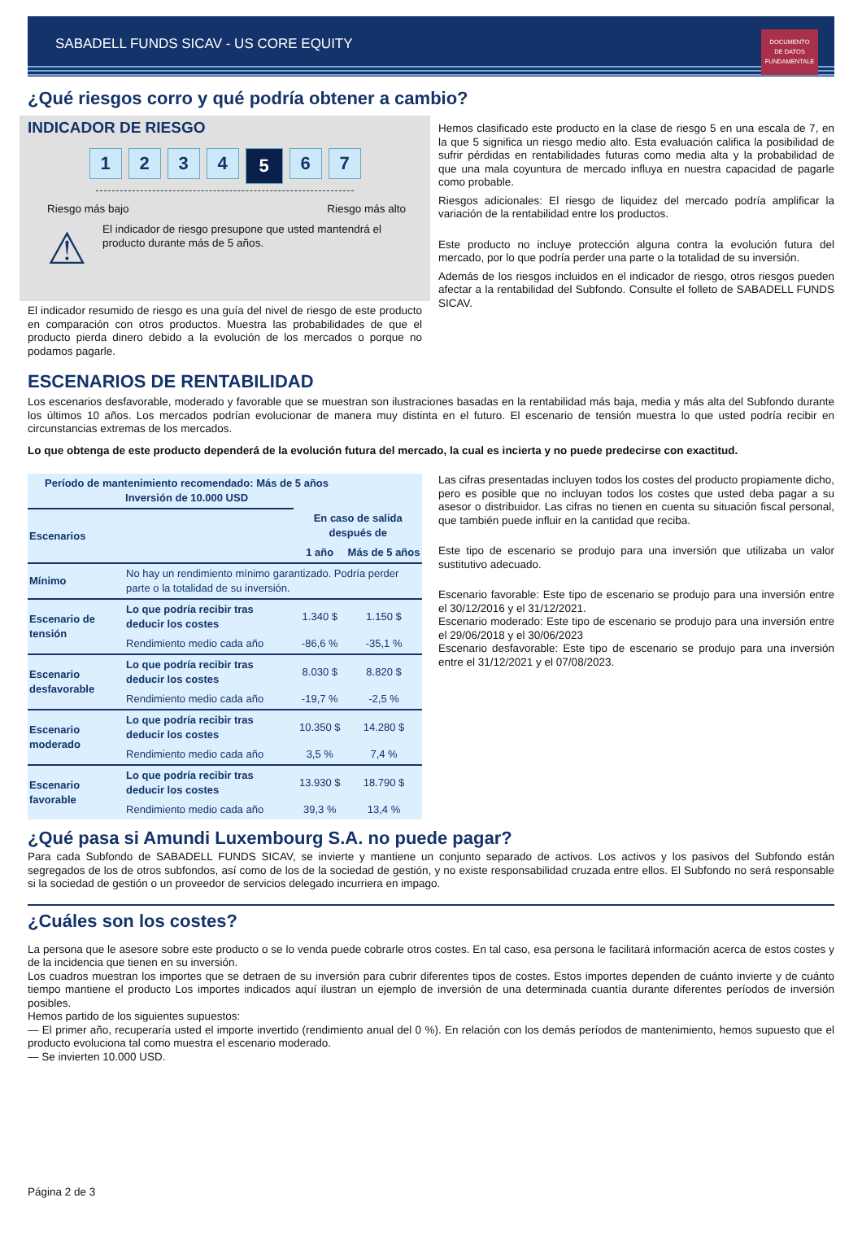SABADELL FUNDS SICAV - US CORE EQUITY
DOCUMENTO
DE DATOS
FUNDAMENTALE
¿Qué riesgos corro y qué podría obtener a cambio?
INDICADOR DE RIESGO
1234 5 6 7
Riesgo más bajo Riesgo más alto
⚠
El indicador de riesgo presupone que usted mantendrá el producto durante más de 5 años.
El indicador resumido de riesgo es una guía del nivel de riesgo de este producto en comparación con otros productos. Muestra las probabilidades de que el producto pierda dinero debido a la evolución de los mercados o porque no podamos pagarle.
Hemos clasificado este producto en la clase de riesgo 5 en una escala de 7, en la que 5 significa un riesgo medio alto. Esta evaluación califica la posibilidad de sufrir pérdidas en rentabilidades futuras como media alta y la probabilidad de que una mala coyuntura de mercado influya en nuestra capacidad de pagarle como probable.
Riesgos adicionales: El riesgo de liquidez del mercado podría amplificar la variación de la rentabilidad entre los productos.
Este producto no incluye protección alguna contra la evolución futura del mercado, por lo que podría perder una parte o la totalidad de su inversión.
Además de los riesgos incluidos en el indicador de riesgo, otros riesgos pueden afectar a la rentabilidad del Subfondo. Consulte el folleto de SABADELL FUNDS SICAV.
ESCENARIOS DE RENTABILIDAD
Los escenarios desfavorable, moderado y favorable que se muestran son ilustraciones basadas en la rentabilidad más baja, media y más alta del Subfondo durante los últimos 10 años. Los mercados podrían evolucionar de manera muy distinta en el futuro. El escenario de tensión muestra lo que usted podría recibir en circunstancias extremas de los mercados.
Lo que obtenga de este producto dependerá de la evolución futura del mercado, la cual es incierta y no puede predecirse con exactitud.
| Período de mantenimiento recomendado: Más de 5 años Inversión de 10.000 USD | | | |
| --- | --- | --- | --- |
| Escenarios | | En caso de salida después de | |
| | | 1 año | Más de 5 años |
| Mínimo | No hay un rendimiento mínimo garantizado. Podría perder parte o la totalidad de su inversión. | | |
| Escenario de tensión | Lo que podría recibir tras deducir los costes | 1.340 $ | 1.150 $ |
| | Rendimiento medio cada año | -86,6 % | -35,1 % |
| Escenario desfavorable | Lo que podría recibir tras deducir los costes | 8.030 $ | 8.820 $ |
| | Rendimiento medio cada año | -19,7 % | -2,5 % |
| Escenario moderado | Lo que podría recibir tras deducir los costes | 10.350 $ | 14.280 $ |
| | Rendimiento medio cada año | 3,5 % | 7,4 % |
| Escenario favorable | Lo que podría recibir tras deducir los costes | 13.930 $ | 18.790 $ |
| | Rendimiento medio cada año | 39,3 % | 13,4 % |
Las cifras presentadas incluyen todos los costes del producto propiamente dicho, pero es posible que no incluyan todos los costes que usted deba pagar a su asesor o distribuidor. Las cifras no tienen en cuenta su situación fiscal personal, que también puede influir en la cantidad que reciba.
Este tipo de escenario se produjo para una inversión que utilizaba un valor sustitutivo adecuado.
Escenario favorable: Este tipo de escenario se produjo para una inversión entre el 30/12/2016 y el 31/12/2021.
Escenario moderado: Este tipo de escenario se produjo para una inversión entre el 29/06/2018 y el 30/06/2023
Escenario desfavorable: Este tipo de escenario se produjo para una inversión entre el 31/12/2021 y el 07/08/2023.
¿Qué pasa si Amundi Luxembourg S.A. no puede pagar?
Para cada Subfondo de SABADELL FUNDS SICAV, se invierte y mantiene un conjunto separado de activos. Los activos y los pasivos del Subfondo están segregados de los de otros subfondos, así como de los de la sociedad de gestión, y no existe responsabilidad cruzada entre ellos. El Subfondo no será responsable si la sociedad de gestión o un proveedor de servicios delegado incurriera en impago.
¿Cuáles son los costes?
La persona que le asesore sobre este producto o se lo venda puede cobrarle otros costes. En tal caso, esa persona le facilitará información acerca de estos costes y de la incidencia que tienen en su inversión.
Los cuadros muestran los importes que se detraen de su inversión para cubrir diferentes tipos de costes. Estos importes dependen de cuánto invierte y de cuánto tiempo mantiene el producto Los importes indicados aquí ilustran un ejemplo de inversión de una determinada cuantía durante diferentes períodos de inversión posibles.
Hemos partido de los siguientes supuestos:
— El primer año, recuperaría usted el importe invertido (rendimiento anual del 0 %). En relación con los demás períodos de mantenimiento, hemos supuesto que el producto evoluciona tal como muestra el escenario moderado.
— Se invierten 10.000 USD.
Página 2 de 3